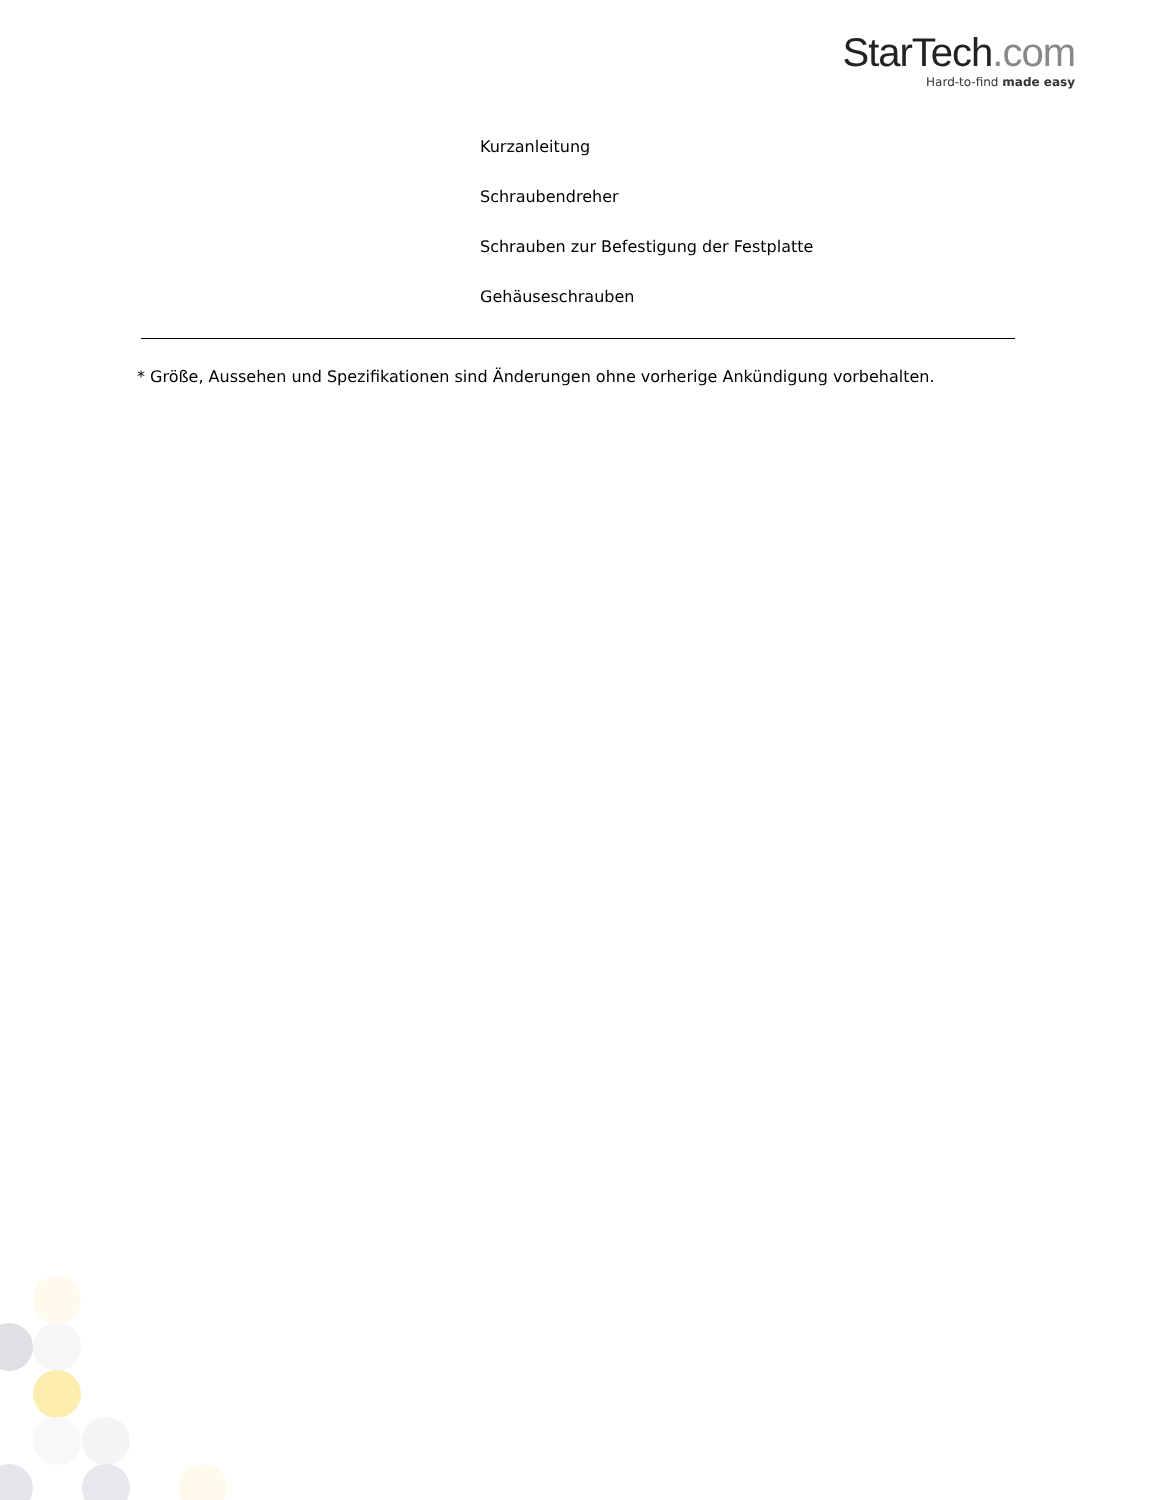StarTech.com
Hard-to-find made easy
Kurzanleitung
Schraubendreher
Schrauben zur Befestigung der Festplatte
Gehäuseschrauben
* Größe, Aussehen und Spezifikationen sind Änderungen ohne vorherige Ankündigung vorbehalten.